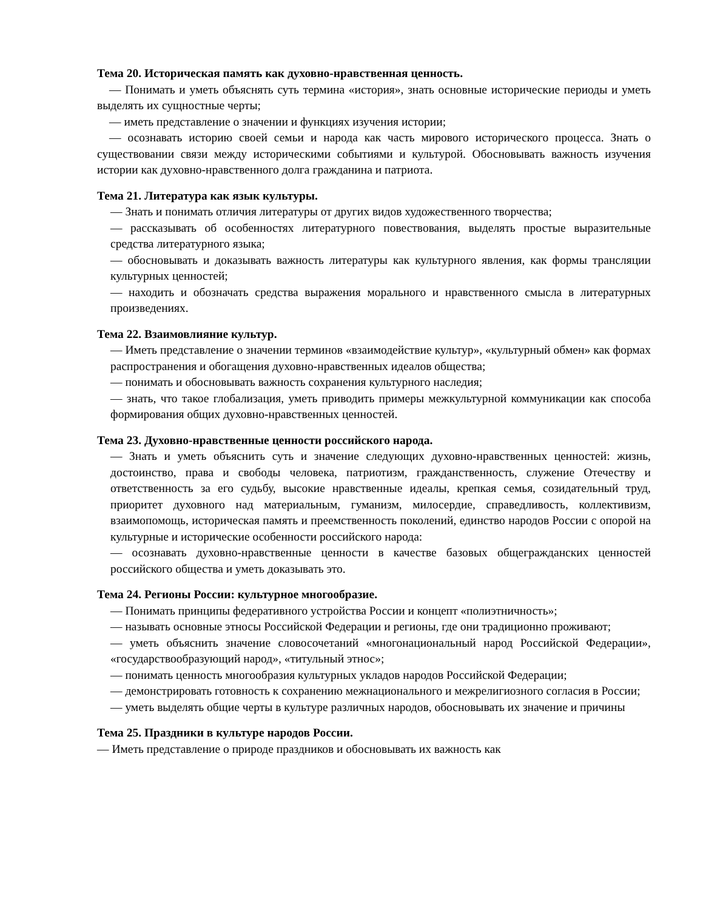Тема 20. Историческая память как духовно-нравственная ценность.
— Понимать и уметь объяснять суть термина «история», знать основные исторические периоды и уметь выделять их сущностные черты;
— иметь представление о значении и функциях изучения истории;
— осознавать историю своей семьи и народа как часть мирового исторического процесса. Знать о существовании связи между историческими событиями и культурой. Обосновывать важность изучения истории как духовно-нравственного долга гражданина и патриота.
Тема 21. Литература как язык культуры.
— Знать и понимать отличия литературы от других видов художественного творчества;
— рассказывать об особенностях литературного повествования, выделять простые выразительные средства литературного языка;
— обосновывать и доказывать важность литературы как культурного явления, как формы трансляции культурных ценностей;
— находить и обозначать средства выражения морального и нравственного смысла в литературных произведениях.
Тема 22. Взаимовлияние культур.
— Иметь представление о значении терминов «взаимодействие культур», «культурный обмен» как формах распространения и обогащения духовно-нравственных идеалов общества;
— понимать и обосновывать важность сохранения культурного наследия;
— знать, что такое глобализация, уметь приводить примеры межкультурной коммуникации как способа формирования общих духовно-нравственных ценностей.
Тема 23. Духовно-нравственные ценности российского народа.
— Знать и уметь объяснить суть и значение следующих духовно-нравственных ценностей: жизнь, достоинство, права и свободы человека, патриотизм, гражданственность, служение Отечеству и ответственность за его судьбу, высокие нравственные идеалы, крепкая семья, созидательный труд, приоритет духовного над материальным, гуманизм, милосердие, справедливость, коллективизм, взаимопомощь, историческая память и преемственность поколений, единство народов России с опорой на культурные и исторические особенности российского народа:
— осознавать духовно-нравственные ценности в качестве базовых общегражданских ценностей российского общества и уметь доказывать это.
Тема 24. Регионы России: культурное многообразие.
— Понимать принципы федеративного устройства России и концепт «полиэтничность»;
— называть основные этносы Российской Федерации и регионы, где они традиционно проживают;
— уметь объяснить значение словосочетаний «многонациональный народ Российской Федерации», «государствообразующий народ», «титульный этнос»;
— понимать ценность многообразия культурных укладов народов Российской Федерации;
— демонстрировать готовность к сохранению межнационального и межрелигиозного согласия в России;
— уметь выделять общие черты в культуре различных народов, обосновывать их значение и причины
Тема 25. Праздники в культуре народов России.
— Иметь представление о природе праздников и обосновывать их важность как